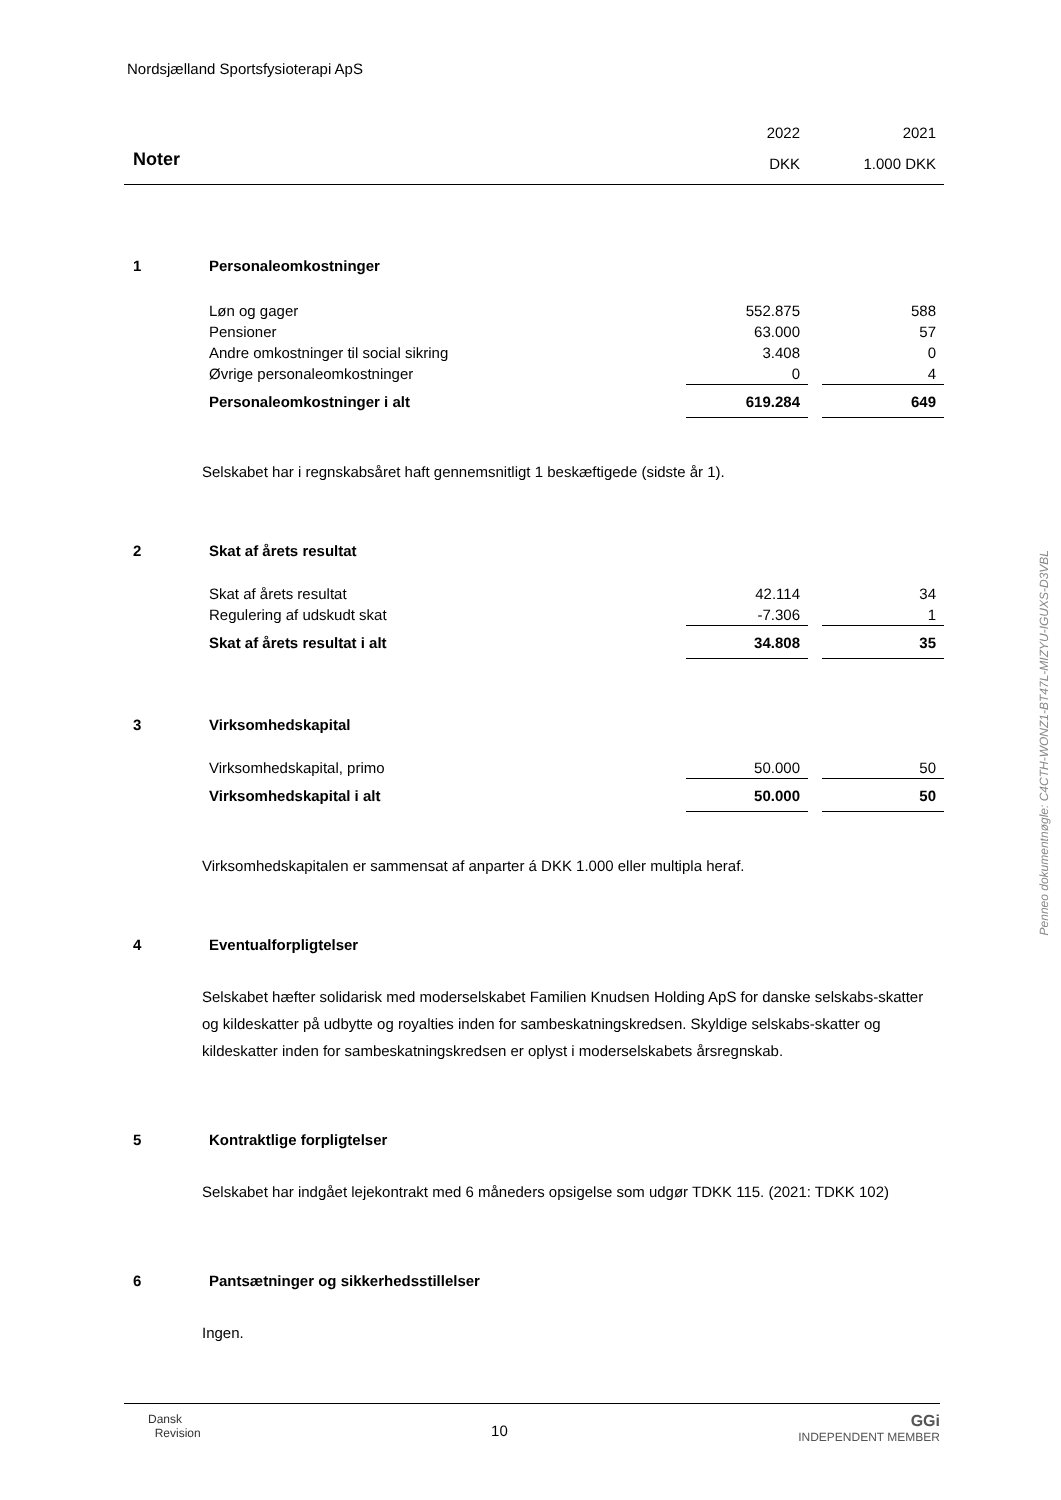Nordsjælland Sportsfysioterapi ApS
| | 2022 | | 2021 |
| Noter | DKK | | 1.000 DKK |
| 1 | Personaleomkostninger | | | |
| | Løn og gager | 552.875 | | 588 |
| | Pensioner | 63.000 | | 57 |
| | Andre omkostninger til social sikring | 3.408 | | 0 |
| | Øvrige personaleomkostninger | 0 | | 4 |
| | Personaleomkostninger i alt | 619.284 | | 649 |
Selskabet har i regnskabsåret haft gennemsnitligt 1 beskæftigede (sidste år 1).
| 2 | Skat af årets resultat | | | |
| | Skat af årets resultat | 42.114 | | 34 |
| | Regulering af udskudt skat | -7.306 | | 1 |
| | Skat af årets resultat i alt | 34.808 | | 35 |
| 3 | Virksomhedskapital | | | |
| | Virksomhedskapital, primo | 50.000 | | 50 |
| | Virksomhedskapital i alt | 50.000 | | 50 |
Virksomhedskapitalen er sammensat af anparter á DKK 1.000 eller multipla heraf.
| 4 | Eventualforpligtelser |
Selskabet hæfter solidarisk med moderselskabet Familien Knudsen Holding ApS for danske selskabs-skatter og kildeskatter på udbytte og royalties inden for sambeskatningskredsen. Skyldige selskabs-skatter og kildeskatter inden for sambeskatningskredsen er oplyst i moderselskabets årsregnskab.
| 5 | Kontraktlige forpligtelser |
Selskabet har indgået lejekontrakt med 6 måneders opsigelse som udgør TDKK 115. (2021: TDKK 102)
| 6 | Pantsætninger og sikkerhedsstillelser |
Ingen.
Penneo dokumentnøgle: C4CTH-WONZ1-BT47L-MIZYU-IGUXS-D3VBL
Dansk
Revision
10
GGi
INDEPENDENT MEMBER